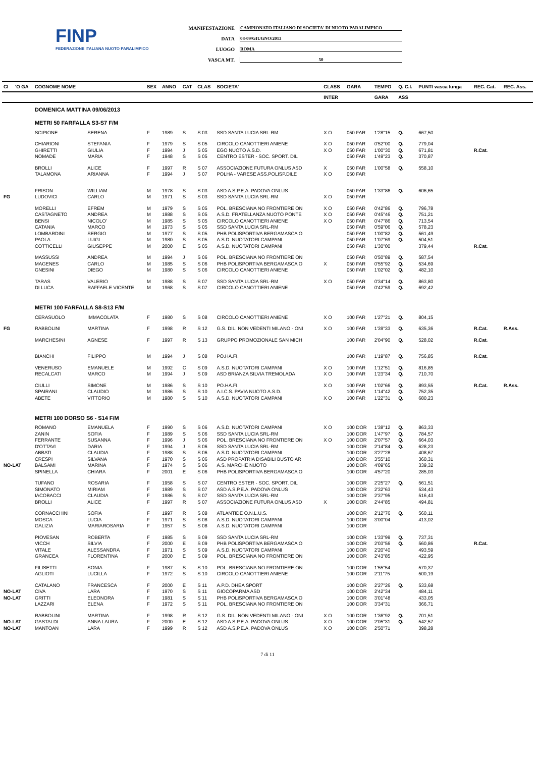FINP
FEDERAZIONE ITALIANA NUOTO PARALIMPICO
MANIFESTAZIONE CAMPIONATO ITALIANO DI SOCIETA' DI NUOTO PARALIMPICO
DATA 08-09/GIUGNO/2013
LUOGO ROMA
VASCA MT. 50
| Cl | 'O GA | COGNOME NOME | | SEX | ANNO | CAT | CLAS | SOCIETA' | CLASS | GARA | TEMPO | Q. C.I. | PUNTI vasca lunga | REC. Cat. | REC. Ass. |
| --- | --- | --- | --- | --- | --- | --- | --- | --- | --- | --- | --- | --- | --- | --- | --- |
| | | | | | | | | | INTER | | GARA | ASS | | | |
| | | DOMENICA MATTINA 09/06/2013 | | | | | | | | | | | | | |
| | | METRI 50 FARFALLA S3-S7 F/M | | | | | | | | | | | | | |
| | | SCIPIONE | SERENA | F | 1989 | S | S 03 | SSD SANTA LUCIA SRL-RM | X O | 050 FAR | 1'28"15 | Q. | 667,50 | | |
| | | CHIARIONI | STEFANIA | F | 1979 | S | S 05 | CIRCOLO CANOTTIERI ANIENE | X O | 050 FAR | 0'52"00 | Q. | 779,04 | | |
| | | GHIRETTI | GIULIA | F | 1994 | J | S 05 | EGO NUOTO A.S.D. | X O | 050 FAR | 1'00"30 | Q. | 671,81 | R.Cat. | |
| | | NOMADE | MARIA | F | 1948 | S | S 05 | CENTRO ESTER - SOC. SPORT. DIL | | 050 FAR | 1'49"23 | Q. | 370,87 | | |
| | | BROLLI | ALICE | F | 1997 | R | S 07 | ASSOCIAZIONE FUTURA ONLUS ASD | X | 050 FAR | 1'00"58 | Q. | 558,10 | | |
| | | TALAMONA | ARIANNA | F | 1994 | J | S 07 | POLHA - VARESE ASS.POLISP.DILE | X O | 050 FAR | | | | | |
| | | FRISON | WILLIAM | M | 1978 | S | S 03 | ASD A.S.P.E.A. PADOVA ONLUS | | 050 FAR | 1'33"86 | Q. | 606,65 | | |
| FG | | LUDOVICI | CARLO | M | 1971 | S | S 03 | SSD SANTA LUCIA SRL-RM | X O | 050 FAR | | | | | |
| | | MORELLI | EFREM | M | 1979 | S | S 05 | POL. BRESCIANA NO FRONTIERE ON | X O | 050 FAR | 0'42"86 | Q. | 796,78 | | |
| | | CASTAGNETO | ANDREA | M | 1988 | S | S 05 | A.S.D. FRATELLANZA NUOTO PONTE | X O | 050 FAR | 0'45"46 | Q. | 751,21 | | |
| | | BENSI | NICOLO' | M | 1985 | S | S 05 | CIRCOLO CANOTTIERI ANIENE | X O | 050 FAR | 0'47"86 | Q. | 713,54 | | |
| | | CATANIA | MARCO | M | 1973 | S | S 05 | SSD SANTA LUCIA SRL-RM | | 050 FAR | 0'59"06 | Q. | 578,23 | | |
| | | LOMBARDINI | SERGIO | M | 1977 | S | S 05 | PHB POLISPORTIVA BERGAMASCA O | | 050 FAR | 1'00"82 | Q. | 561,49 | | |
| | | PAOLA | LUIGI | M | 1980 | S | S 05 | A.S.D. NUOTATORI CAMPANI | | 050 FAR | 1'07"69 | Q. | 504,51 | | |
| | | COTTICELLI | GIUSEPPE | M | 2000 | E | S 05 | A.S.D. NUOTATORI CAMPANI | | 050 FAR | 1'30"00 | | 379,44 | R.Cat. | |
| | | MASSUSSI | ANDREA | M | 1994 | J | S 06 | POL. BRESCIANA NO FRONTIERE ON | | 050 FAR | 0'50"89 | Q. | 587,54 | | |
| | | MAGENES | CARLO | M | 1985 | S | S 06 | PHB POLISPORTIVA BERGAMASCA O | X | 050 FAR | 0'55"92 | Q. | 534,69 | | |
| | | GNESINI | DIEGO | M | 1980 | S | S 06 | CIRCOLO CANOTTIERI ANIENE | | 050 FAR | 1'02"02 | Q. | 482,10 | | |
| | | TARAS | VALERIO | M | 1988 | S | S 07 | SSD SANTA LUCIA SRL-RM | X O | 050 FAR | 0'34"14 | Q. | 863,80 | | |
| | | DI LUCA | RAFFAELE VICENTE | M | 1968 | S | S 07 | CIRCOLO CANOTTIERI ANIENE | | 050 FAR | 0'42"59 | Q. | 692,42 | | |
| | | METRI 100 FARFALLA S8-S13 F/M | | | | | | | | | | | | | |
| | | CERASUOLO | IMMACOLATA | F | 1980 | S | S 08 | CIRCOLO CANOTTIERI ANIENE | X O | 100 FAR | 1'27"21 | Q. | 804,15 | | |
| FG | | RABBOLINI | MARTINA | F | 1998 | R | S 12 | G.S. DIL. NON VEDENTI MILANO - ONI | X O | 100 FAR | 1'39"33 | Q. | 635,36 | R.Cat. | R.Ass. |
| | | MARCHESINI | AGNESE | F | 1997 | R | S 13 | GRUPPO PROMOZIONALE SAN MICH | | 100 FAR | 2'04"90 | Q. | 528,02 | R.Cat. | |
| | | BIANCHI | FILIPPO | M | 1994 | J | S 08 | PO.HA.FI. | | 100 FAR | 1'19"87 | Q. | 756,85 | R.Cat. | |
| | | VENERUSO | EMANUELE | M | 1992 | C | S 09 | A.S.D. NUOTATORI CAMPANI | X O | 100 FAR | 1'12"51 | Q. | 816,85 | | |
| | | RECALCATI | MARCO | M | 1994 | J | S 09 | ASD BRIANZA SILVIA TREMOLADA | X O | 100 FAR | 1'23"34 | Q. | 710,70 | | |
| | | CIULLI | SIMONE | M | 1986 | S | S 10 | PO.HA.FI. | X O | 100 FAR | 1'02"66 | Q. | 893,55 | R.Cat. | R.Ass. |
| | | SPAIRANI | CLAUDIO | M | 1986 | S | S 10 | A.I.C.S. PAVIA NUOTO A.S.D. | | 100 FAR | 1'14"42 | Q. | 752,35 | | |
| | | ABETE | VITTORIO | M | 1980 | S | S 10 | A.S.D. NUOTATORI CAMPANI | X O | 100 FAR | 1'22"31 | Q. | 680,23 | | |
| | | METRI 100 DORSO S6 - S14 F/M | | | | | | | | | | | | | |
| | | ROMANO | EMANUELA | F | 1990 | S | S 06 | A.S.D. NUOTATORI CAMPANI | X O | 100 DOR | 1'38"12 | Q. | 863,33 | | |
| | | ZANIN | SOFIA | F | 1989 | S | S 06 | SSD SANTA LUCIA SRL-RM | | 100 DOR | 1'47"97 | Q. | 784,57 | | |
| | | FERRANTE | SUSANNA | F | 1996 | J | S 06 | POL. BRESCIANA NO FRONTIERE ON | X O | 100 DOR | 2'07"57 | Q. | 664,03 | | |
| | | D'OTTAVI | DARIA | F | 1994 | J | S 06 | SSD SANTA LUCIA SRL-RM | | 100 DOR | 2'14"84 | Q. | 628,23 | | |
| | | ABBATI | CLAUDIA | F | 1988 | S | S 06 | A.S.D. NUOTATORI CAMPANI | | 100 DOR | 3'27"28 | | 408,67 | | |
| | | CRESPI | SILVANA | F | 1970 | S | S 06 | ASD PROPATRIA DISABILI BUSTO AR | | 100 DOR | 3'55"10 | | 360,31 | | |
| NO-LAT | | BALSAMI | MARINA | F | 1974 | S | S 06 | A.S. MARCHE NUOTO | | 100 DOR | 4'09"65 | | 339,32 | | |
| | | SPINELLA | CHIARA | F | 2001 | E | S 06 | PHB POLISPORTIVA BERGAMASCA O | | 100 DOR | 4'57"20 | | 285,03 | | |
| | | TUFANO | ROSARIA | F | 1958 | S | S 07 | CENTRO ESTER - SOC. SPORT. DIL | | 100 DOR | 2'25"27 | Q. | 561,51 | | |
| | | SIMONATO | MIRIAM | F | 1989 | S | S 07 | ASD A.S.P.E.A. PADOVA ONLUS | | 100 DOR | 2'32"63 | | 534,43 | | |
| | | IACOBACCI | CLAUDIA | F | 1986 | S | S 07 | SSD SANTA LUCIA SRL-RM | | 100 DOR | 2'37"95 | | 516,43 | | |
| | | BROLLI | ALICE | F | 1997 | R | S 07 | ASSOCIAZIONE FUTURA ONLUS ASD | X | 100 DOR | 2'44"85 | | 494,81 | | |
| | | CORNACCHINI | SOFIA | F | 1997 | R | S 08 | ATLANTIDE O.N.L.U.S. | | 100 DOR | 2'12"76 | Q. | 560,11 | | |
| | | MOSCA | LUCIA | F | 1971 | S | S 08 | A.S.D. NUOTATORI CAMPANI | | 100 DOR | 3'00"04 | | 413,02 | | |
| | | GALIZIA | MARIAROSARIA | F | 1957 | S | S 08 | A.S.D. NUOTATORI CAMPANI | | 100 DOR | | | | | |
| | | PIOVESAN | ROBERTA | F | 1985 | S | S 09 | SSD SANTA LUCIA SRL-RM | | 100 DOR | 1'33"99 | Q. | 737,31 | | |
| | | VICCH | SILVIA | F | 2000 | E | S 09 | PHB POLISPORTIVA BERGAMASCA O | | 100 DOR | 2'03"56 | Q. | 560,86 | R.Cat. | |
| | | VITALE | ALESSANDRA | F | 1971 | S | S 09 | A.S.D. NUOTATORI CAMPANI | | 100 DOR | 2'20"40 | | 493,59 | | |
| | | GRANCEA | FLORENTINA | F | 2000 | E | S 09 | POL. BRESCIANA NO FRONTIERE ON | | 100 DOR | 2'43"85 | | 422,95 | | |
| | | FILISETTI | SONIA | F | 1987 | S | S 10 | POL. BRESCIANA NO FRONTIERE ON | | 100 DOR | 1'55"54 | | 570,37 | | |
| | | AGLIOTI | LUCILLA | F | 1972 | S | S 10 | CIRCOLO CANOTTIERI ANIENE | | 100 DOR | 2'11"75 | | 500,19 | | |
| | | CATALANO | FRANCESCA | F | 2000 | E | S 11 | A.P.D. DHEA SPORT | | 100 DOR | 2'27"26 | Q. | 533,68 | | |
| NO-LAT | | CIVA | LARA | F | 1970 | S | S 11 | GIOCOPARMA ASD | | 100 DOR | 2'42"34 | | 484,11 | | |
| NO-LAT | | GRITTI | ELEONORA | F | 1981 | S | S 11 | PHB POLISPORTIVA BERGAMASCA O | | 100 DOR | 3'01"48 | | 433,05 | | |
| | | LAZZARI | ELENA | F | 1972 | S | S 11 | POL. BRESCIANA NO FRONTIERE ON | | 100 DOR | 3'34"31 | | 366,71 | | |
| | | RABBOLINI | MARTINA | F | 1998 | R | S 12 | G.S. DIL. NON VEDENTI MILANO - ONI | X O | 100 DOR | 1'36"92 | Q. | 701,51 | | |
| NO-LAT | | GASTALDI | ANNA LAURA | F | 2000 | E | S 12 | ASD A.S.P.E.A. PADOVA ONLUS | X O | 100 DOR | 2'05"31 | Q. | 542,57 | | |
| NO-LAT | | MANTOAN | LARA | F | 1999 | R | S 12 | ASD A.S.P.E.A. PADOVA ONLUS | X O | 100 DOR | 2'50"71 | | 398,28 | | |
7 di 11